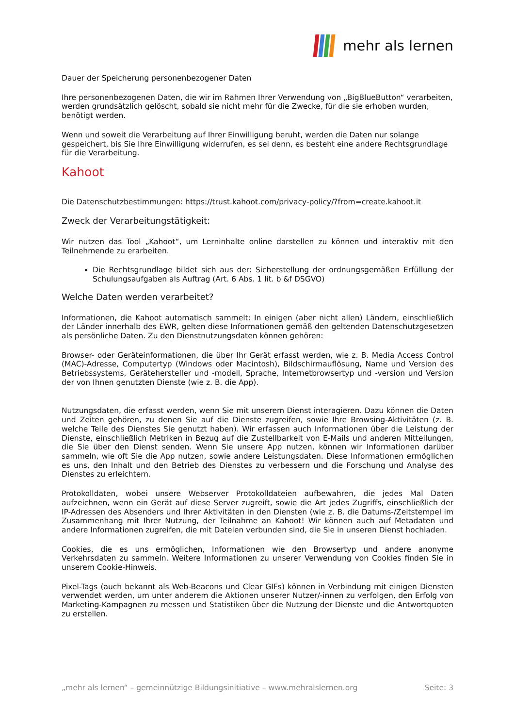mehr als lernen
Dauer der Speicherung personenbezogener Daten
Ihre personenbezogenen Daten, die wir im Rahmen Ihrer Verwendung von „BigBlueButton“ verarbeiten, werden grundsätzlich gelöscht, sobald sie nicht mehr für die Zwecke, für die sie erhoben wurden, benötigt werden.
Wenn und soweit die Verarbeitung auf Ihrer Einwilligung beruht, werden die Daten nur solange gespeichert, bis Sie Ihre Einwilligung widerrufen, es sei denn, es besteht eine andere Rechtsgrundlage für die Verarbeitung.
Kahoot
Die Datenschutzbestimmungen: https://trust.kahoot.com/privacy-policy/?from=create.kahoot.it
Zweck der Verarbeitungstätigkeit:
Wir nutzen das Tool „Kahoot“, um Lerninhalte online darstellen zu können und interaktiv mit den Teilnehmende zu erarbeiten.
Die Rechtsgrundlage bildet sich aus der: Sicherstellung der ordnungsgemäßen Erfüllung der Schulungsaufgaben als Auftrag (Art. 6 Abs. 1 lit. b &f DSGVO)
Welche Daten werden verarbeitet?
Informationen, die Kahoot automatisch sammelt: In einigen (aber nicht allen) Ländern, einschließlich der Länder innerhalb des EWR, gelten diese Informationen gemäß den geltenden Datenschutzgesetzen als persönliche Daten. Zu den Dienstnutzungsdaten können gehören:
Browser- oder Geräteinformationen, die über Ihr Gerät erfasst werden, wie z. B. Media Access Control (MAC)-Adresse, Computertyp (Windows oder Macintosh), Bildschirmauflösung, Name und Version des Betriebssystems, Gerätehersteller und -modell, Sprache, Internetbrowsertyp und -version und Version der von Ihnen genutzten Dienste (wie z. B. die App).
Nutzungsdaten, die erfasst werden, wenn Sie mit unserem Dienst interagieren. Dazu können die Daten und Zeiten gehören, zu denen Sie auf die Dienste zugreifen, sowie Ihre Browsing-Aktivitäten (z. B. welche Teile des Dienstes Sie genutzt haben). Wir erfassen auch Informationen über die Leistung der Dienste, einschließlich Metriken in Bezug auf die Zustellbarkeit von E-Mails und anderen Mitteilungen, die Sie über den Dienst senden. Wenn Sie unsere App nutzen, können wir Informationen darüber sammeln, wie oft Sie die App nutzen, sowie andere Leistungsdaten. Diese Informationen ermöglichen es uns, den Inhalt und den Betrieb des Dienstes zu verbessern und die Forschung und Analyse des Dienstes zu erleichtern.
Protokolldaten, wobei unsere Webserver Protokolldateien aufbewahren, die jedes Mal Daten aufzeichnen, wenn ein Gerät auf diese Server zugreift, sowie die Art jedes Zugriffs, einschließlich der IP-Adressen des Absenders und Ihrer Aktivitäten in den Diensten (wie z. B. die Datums-/Zeitstempel im Zusammenhang mit Ihrer Nutzung, der Teilnahme an Kahoot! Wir können auch auf Metadaten und andere Informationen zugreifen, die mit Dateien verbunden sind, die Sie in unseren Dienst hochladen.
Cookies, die es uns ermöglichen, Informationen wie den Browsertyp und andere anonyme Verkehrsdaten zu sammeln. Weitere Informationen zu unserer Verwendung von Cookies finden Sie in unserem Cookie-Hinweis.
Pixel-Tags (auch bekannt als Web-Beacons und Clear GIFs) können in Verbindung mit einigen Diensten verwendet werden, um unter anderem die Aktionen unserer Nutzer/-innen zu verfolgen, den Erfolg von Marketing-Kampagnen zu messen und Statistiken über die Nutzung der Dienste und die Antwortquoten zu erstellen.
„mehr als lernen“ – gemeinnützige Bildungsinitiative – www.mehralslernen.org Seite: 3